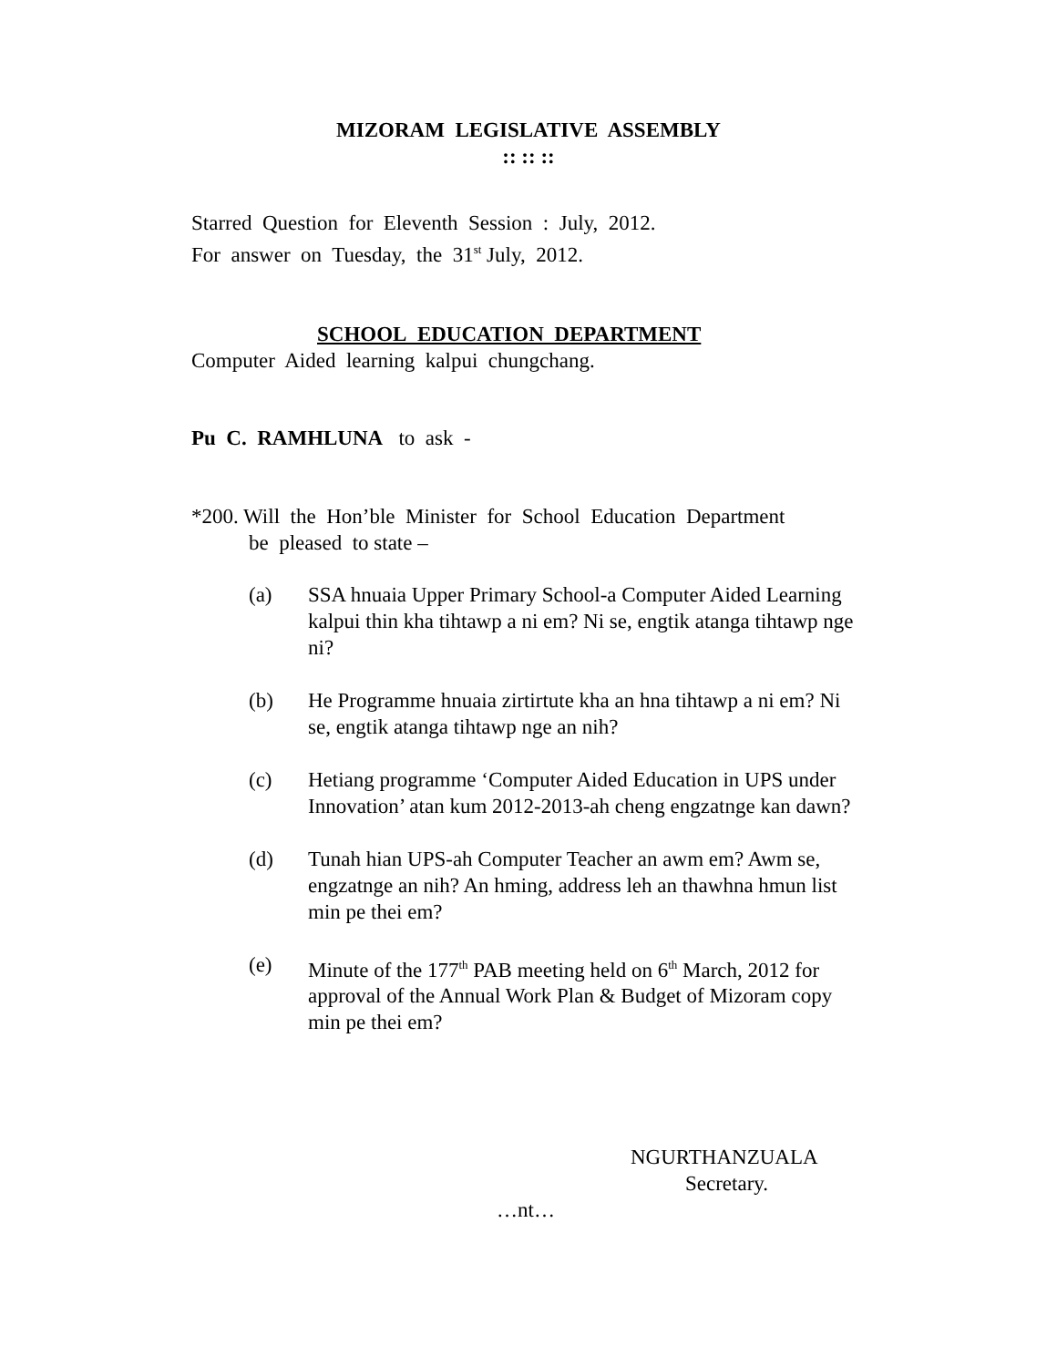MIZORAM LEGISLATIVE ASSEMBLY
:: :: ::
Starred Question for Eleventh Session : July, 2012.
For answer on Tuesday, the 31<sup>st</sup> July, 2012.
SCHOOL EDUCATION DEPARTMENT
Computer Aided learning kalpui chungchang.
Pu C. RAMHLUNA to ask -
*200. Will the Hon’ble Minister for School Education Department
be pleased to state –
(a) SSA hnuaia Upper Primary School-a Computer Aided Learning kalpui thin kha tihtawp a ni em? Ni se, engtik atanga tihtawp nge ni?
(b) He Programme hnuaia zirtirtute kha an hna tihtawp a ni em? Ni se, engtik atanga tihtawp nge an nih?
(c) Hetiang programme ‘Computer Aided Education in UPS under Innovation’ atan kum 2012-2013-ah cheng engzatnge kan dawn?
(d) Tunah hian UPS-ah Computer Teacher an awm em? Awm se, engzatnge an nih? An hming, address leh an thawhna hmun list min pe thei em?
(e) Minute of the 177<sup>th</sup> PAB meeting held on 6<sup>th</sup> March, 2012 for approval of the Annual Work Plan & Budget of Mizoram copy min pe thei em?
NGURTHANZUALA
Secretary.
…nt…